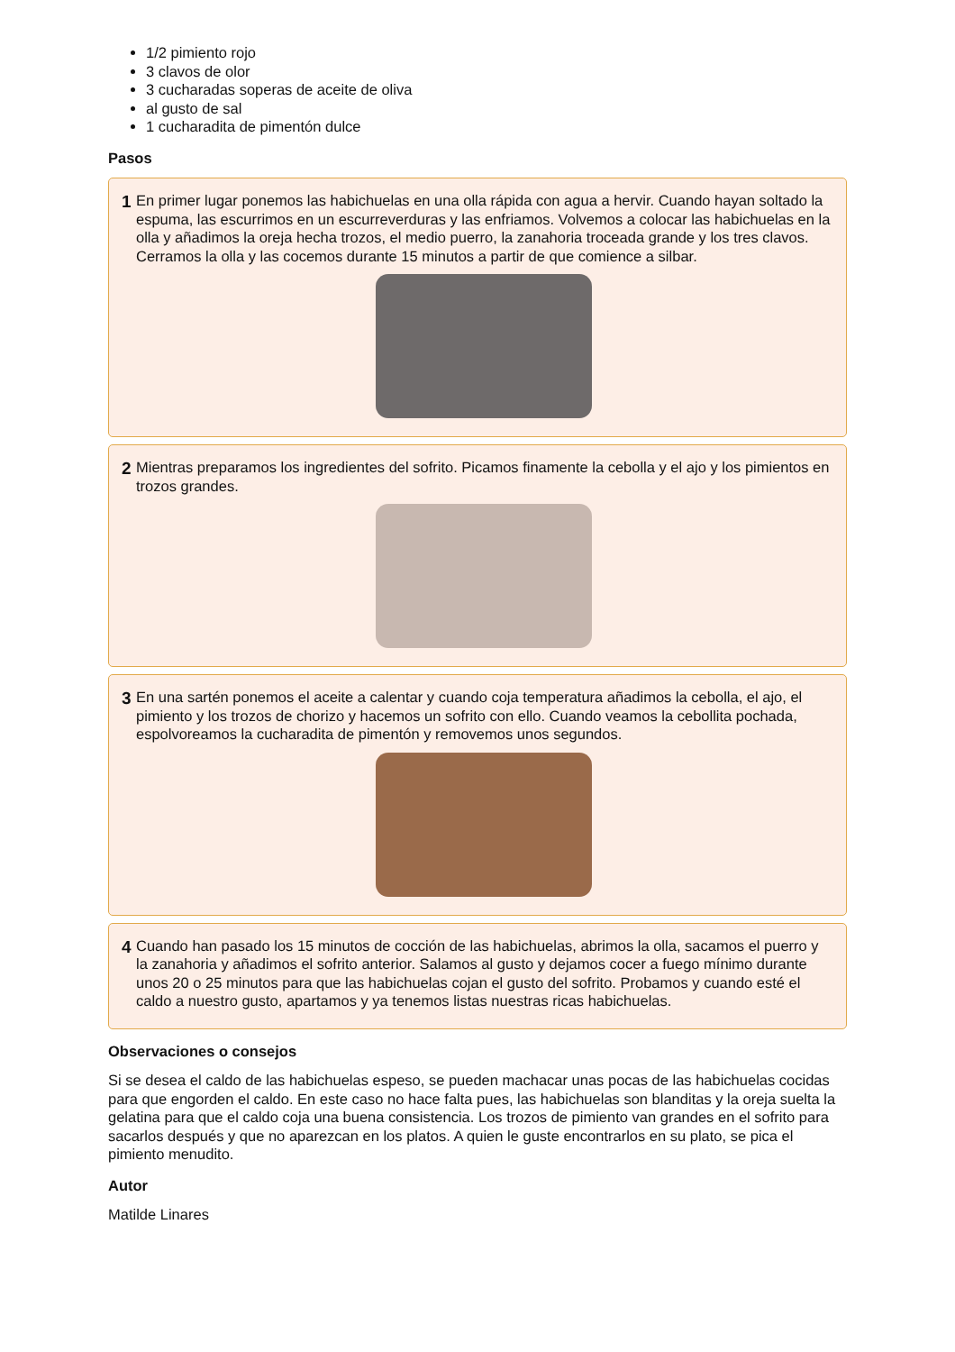1/2 pimiento rojo
3 clavos de olor
3 cucharadas soperas de aceite de oliva
al gusto de sal
1 cucharadita de pimentón dulce
Pasos
1
En primer lugar ponemos las habichuelas en una olla rápida con agua a hervir. Cuando hayan soltado la espuma, las escurrimos en un escurreverduras y las enfriamos. Volvemos a colocar las habichuelas en la olla y añadimos la oreja hecha trozos, el medio puerro, la zanahoria troceada grande y los tres clavos. Cerramos la olla y las cocemos durante 15 minutos a partir de que comience a silbar.
2
Mientras preparamos los ingredientes del sofrito. Picamos finamente la cebolla y el ajo y los pimientos en trozos grandes.
3
En una sartén ponemos el aceite a calentar y cuando coja temperatura añadimos la cebolla, el ajo, el pimiento y los trozos de chorizo y hacemos un sofrito con ello. Cuando veamos la cebollita pochada, espolvoreamos la cucharadita de pimentón y removemos unos segundos.
4
Cuando han pasado los 15 minutos de cocción de las habichuelas, abrimos la olla, sacamos el puerro y la zanahoria y añadimos el sofrito anterior. Salamos al gusto y dejamos cocer a fuego mínimo durante unos 20 o 25 minutos para que las habichuelas cojan el gusto del sofrito. Probamos y cuando esté el caldo a nuestro gusto, apartamos y ya tenemos listas nuestras ricas habichuelas.
Observaciones o consejos
Si se desea el caldo de las habichuelas espeso, se pueden machacar unas pocas de las habichuelas cocidas para que engorden el caldo. En este caso no hace falta pues, las habichuelas son blanditas y la oreja suelta la gelatina para que el caldo coja una buena consistencia. Los trozos de pimiento van grandes en el sofrito para sacarlos después y que no aparezcan en los platos. A quien le guste encontrarlos en su plato, se pica el pimiento menudito.
Autor
Matilde Linares